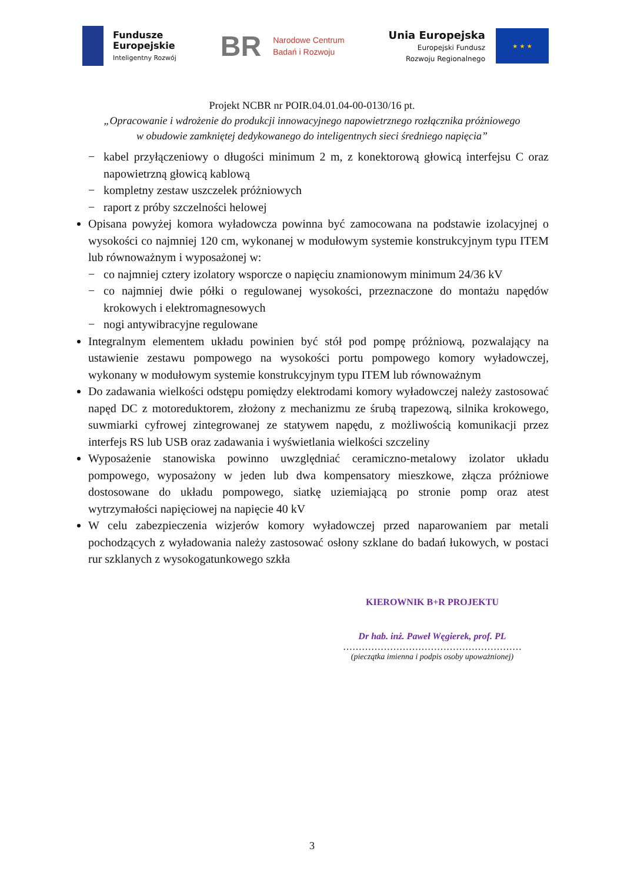Fundusze
Europejskie
Inteligentny Rozwój
BR
Narodowe Centrum
Badań i Rozwoju
Unia Europejska
Europejski Fundusz
Rozwoju Regionalnego
★ ★ ★
Projekt NCBR nr POIR.04.01.04-00-0130/16 pt.
„Opracowanie i wdrożenie do produkcji innowacyjnego napowietrznego rozłącznika próżniowego
w obudowie zamkniętej dedykowanego do inteligentnych sieci średniego napięcia”
− kabel przyłączeniowy o długości minimum 2 m, z konektorową głowicą interfejsu C oraz napowietrzną głowicą kablową
− kompletny zestaw uszczelek próżniowych
− raport z próby szczelności helowej
Opisana powyżej komora wyładowcza powinna być zamocowana na podstawie izolacyjnej o wysokości co najmniej 120 cm, wykonanej w modułowym systemie konstrukcyjnym typu ITEM lub równoważnym i wyposażonej w:
− co najmniej cztery izolatory wsporcze o napięciu znamionowym minimum 24/36 kV
− co najmniej dwie półki o regulowanej wysokości, przeznaczone do montażu napędów krokowych i elektromagnesowych
− nogi antywibracyjne regulowane
Integralnym elementem układu powinien być stół pod pompę próżniową, pozwalający na ustawienie zestawu pompowego na wysokości portu pompowego komory wyładowczej, wykonany w modułowym systemie konstrukcyjnym typu ITEM lub równoważnym
Do zadawania wielkości odstępu pomiędzy elektrodami komory wyładowczej należy zastosować napęd DC z motoreduktorem, złożony z mechanizmu ze śrubą trapezową, silnika krokowego, suwmiarki cyfrowej zintegrowanej ze statywem napędu, z możliwością komunikacji przez interfejs RS lub USB oraz zadawania i wyświetlania wielkości szczeliny
Wyposażenie stanowiska powinno uwzględniać ceramiczno-metalowy izolator układu pompowego, wyposażony w jeden lub dwa kompensatory mieszkowe, złącza próżniowe dostosowane do układu pompowego, siatkę uziemiającą po stronie pomp oraz atest wytrzymałości napięciowej na napięcie 40 kV
W celu zabezpieczenia wizjerów komory wyładowczej przed naparowaniem par metali pochodzących z wyładowania należy zastosować osłony szklane do badań łukowych, w postaci rur szklanych z wysokogatunkowego szkła
KIEROWNIK B+R PROJEKTU
Dr hab. inż. Paweł Węgierek, prof. PL
…………………………………………………
(pieczątka imienna i podpis osoby upoważnionej)
3